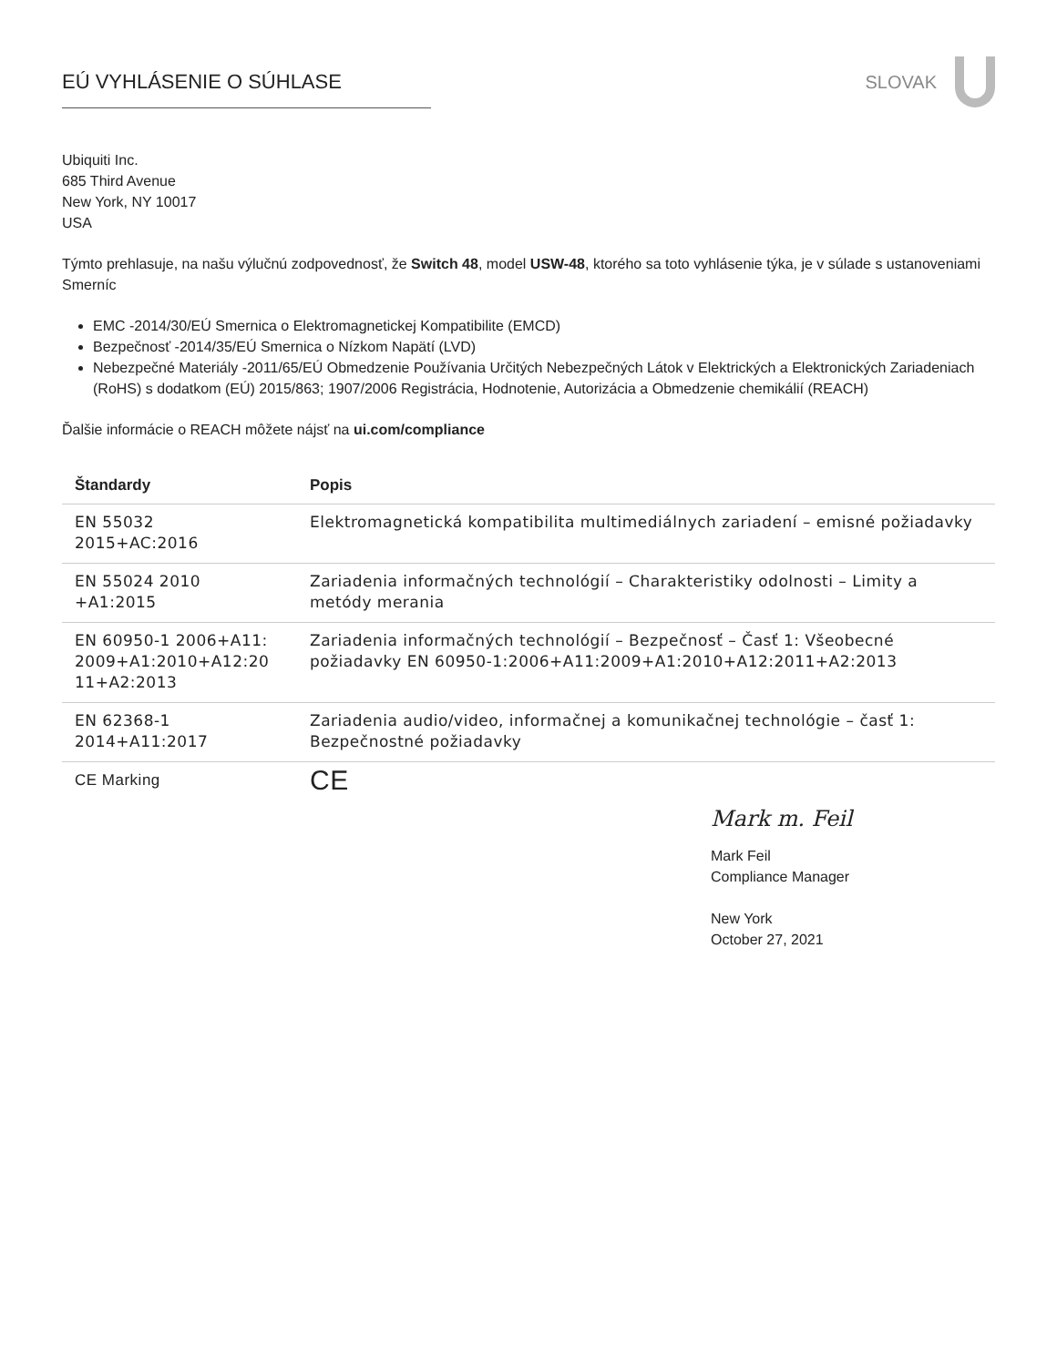EÚ VYHLÁSENIE O SÚHLASE SLOVAK
Ubiquiti Inc.
685 Third Avenue
New York, NY 10017
USA
Týmto prehlasuje, na našu výlučnú zodpovednosť, že Switch 48, model USW-48, ktorého sa toto vyhlásenie týka, je v súlade s ustanoveniami Smerníc
EMC -2014/30/EÚ Smernica o Elektromagnetickej Kompatibilite (EMCD)
Bezpečnosť -2014/35/EÚ Smernica o Nízkom Napätí (LVD)
Nebezpečné Materiály -2011/65/EÚ Obmedzenie Používania Určitých Nebezpečných Látok v Elektrických a Elektronických Zariadeniach (RoHS) s dodatkom (EÚ) 2015/863; 1907/2006 Registrácia, Hodnotenie, Autorizácia a Obmedzenie chemikálií (REACH)
Ďalšie informácie o REACH môžete nájsť na ui.com/compliance
| Štandardy | Popis |
| --- | --- |
| EN 55032 2015+AC:2016 | Elektromagnetická kompatibilita multimediálnych zariadení – emisné požiadavky |
| EN 55024 2010 +A1:2015 | Zariadenia informačných technológií – Charakteristiky odolnosti – Limity a metódy merania |
| EN 60950-1 2006+A11: 2009+A1:2010+A12:20 11+A2:2013 | Zariadenia informačných technológií – Bezpečnosť – Časť 1: Všeobecné požiadavky EN 60950-1:2006+A11:2009+A1:2010+A12:2011+A2:2013 |
| EN 62368-1 2014+A11:2017 | Zariadenia audio/video, informačnej a komunikačnej technológie – časť 1: Bezpečnostné požiadavky |
| CE Marking | CE |
Mark m. Feil
Mark Feil
Compliance Manager
New York
October 27, 2021